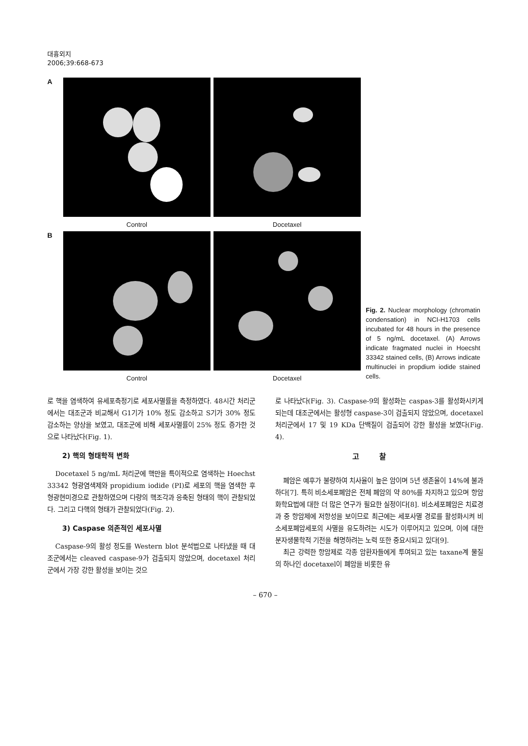대흉외지
2006;39:668-673
A
Control Docetaxel
B
Control Docetaxel
Fig. 2. Nuclear morphology (chromatin condensation) in NCI-H1703 cells incubated for 48 hours in the presence of 5 ng/mL docetaxel. (A) Arrows indicate fragmated nuclei in Hoecsht 33342 stained cells, (B) Arrows indicate multinuclei in propdium iodide stained cells.
로 핵을 염색하여 유세포측정기로 세포사멸률을 측정하였다. 48시간 처리군에서는 대조군과 비교해서 G1기가 10% 정도 감소하고 S기가 30% 정도 감소하는 양상을 보였고, 대조군에 비해 세포사멸률이 25% 정도 증가한 것으로 나타났다(Fig. 1).
2) 핵의 형태학적 변화
Docetaxel 5 ng/mL 처리군에 핵만을 특이적으로 염색하는 Hoechst 33342 형광염색제와 propidium iodide (PI)로 세포의 핵을 염색한 후 형광현미경으로 관찰하였으며 다량의 핵조각과 응축된 형태의 핵이 관찰되었다. 그리고 다핵의 형태가 관찰되었다(Fig. 2).
3) Caspase 의존적인 세포사멸
Caspase-9의 활성 정도를 Western blot 분석법으로 나타냈을 때 대조군에서는 cleaved caspase-9가 검출되지 않았으며, docetaxel 처리군에서 가장 강한 활성을 보이는 것으
로 나타났다(Fig. 3). Caspase-9의 활성화는 caspas-3를 활성화시키게 되는데 대조군에서는 활성형 caspase-3이 검출되지 않았으며, docetaxel 처리군에서 17 및 19 KDa 단백질이 검출되어 강한 활성을 보였다(Fig. 4).
고찰
폐암은 예후가 불량하여 치사율이 높은 암이며 5년 생존율이 14%에 불과하다[7]. 특히 비소세포폐암은 전체 폐암의 약 80%를 차지하고 있으며 항암화학요법에 대한 더 많은 연구가 필요한 실정이다[8]. 비소세포폐암은 치료경과 중 항암제에 저항성을 보이므로 최근에는 세포사멸 경로를 활성화시켜 비소세포폐암세포의 사멸을 유도하려는 시도가 이루어지고 있으며, 이에 대한 분자생물학적 기전을 해명하려는 노력 또한 중요시되고 있다[9].
최근 강력한 항암제로 각종 암환자들에게 투여되고 있는 taxane계 물질의 하나인 docetaxel이 폐암을 비롯한 유
– 670 –